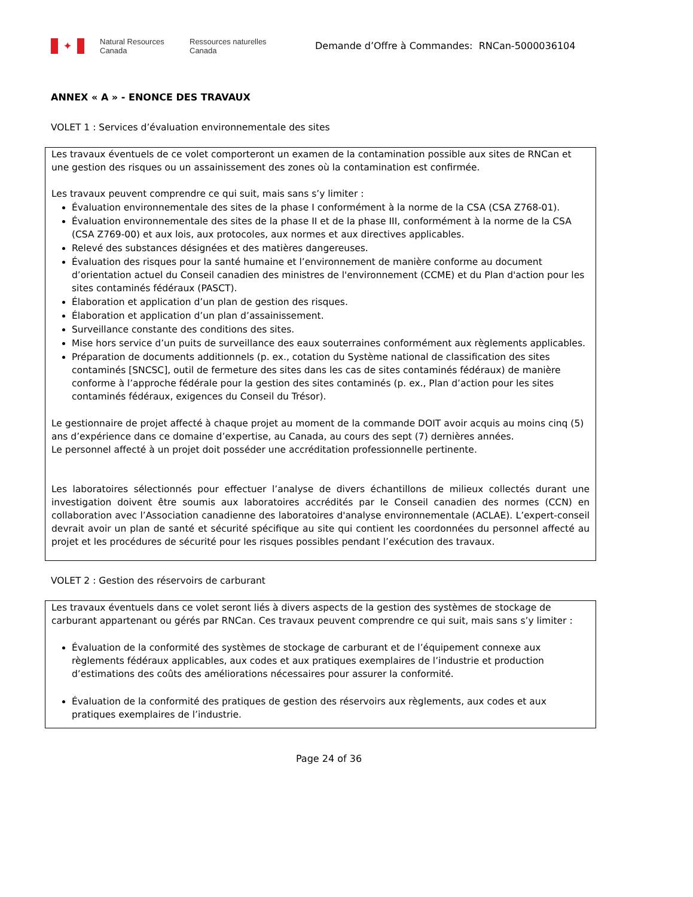✦
Natural Resources
Canada
Ressources naturelles
Canada
Demande d’Offre à Commandes: RNCan-5000036104
ANNEX « A » - ENONCE DES TRAVAUX
VOLET 1 : Services d’évaluation environnementale des sites
Les travaux éventuels de ce volet comporteront un examen de la contamination possible aux sites de RNCan et une gestion des risques ou un assainissement des zones où la contamination est confirmée.
Les travaux peuvent comprendre ce qui suit, mais sans s’y limiter :
Évaluation environnementale des sites de la phase I conformément à la norme de la CSA (CSA Z768-01).
Évaluation environnementale des sites de la phase II et de la phase III, conformément à la norme de la CSA (CSA Z769-00) et aux lois, aux protocoles, aux normes et aux directives applicables.
Relevé des substances désignées et des matières dangereuses.
Évaluation des risques pour la santé humaine et l’environnement de manière conforme au document d’orientation actuel du Conseil canadien des ministres de l'environnement (CCME) et du Plan d'action pour les sites contaminés fédéraux (PASCT).
Élaboration et application d’un plan de gestion des risques.
Élaboration et application d’un plan d’assainissement.
Surveillance constante des conditions des sites.
Mise hors service d’un puits de surveillance des eaux souterraines conformément aux règlements applicables.
Préparation de documents additionnels (p. ex., cotation du Système national de classification des sites contaminés [SNCSC], outil de fermeture des sites dans les cas de sites contaminés fédéraux) de manière conforme à l’approche fédérale pour la gestion des sites contaminés (p. ex., Plan d’action pour les sites contaminés fédéraux, exigences du Conseil du Trésor).
Le gestionnaire de projet affecté à chaque projet au moment de la commande DOIT avoir acquis au moins cinq (5) ans d’expérience dans ce domaine d’expertise, au Canada, au cours des sept (7) dernières années.
Le personnel affecté à un projet doit posséder une accréditation professionnelle pertinente.
Les laboratoires sélectionnés pour effectuer l’analyse de divers échantillons de milieux collectés durant une investigation doivent être soumis aux laboratoires accrédités par le Conseil canadien des normes (CCN) en collaboration avec l’Association canadienne des laboratoires d'analyse environnementale (ACLAE). L’expert-conseil devrait avoir un plan de santé et sécurité spécifique au site qui contient les coordonnées du personnel affecté au projet et les procédures de sécurité pour les risques possibles pendant l’exécution des travaux.
VOLET 2 : Gestion des réservoirs de carburant
Les travaux éventuels dans ce volet seront liés à divers aspects de la gestion des systèmes de stockage de carburant appartenant ou gérés par RNCan. Ces travaux peuvent comprendre ce qui suit, mais sans s’y limiter :
Évaluation de la conformité des systèmes de stockage de carburant et de l’équipement connexe aux règlements fédéraux applicables, aux codes et aux pratiques exemplaires de l’industrie et production d’estimations des coûts des améliorations nécessaires pour assurer la conformité.
Évaluation de la conformité des pratiques de gestion des réservoirs aux règlements, aux codes et aux pratiques exemplaires de l’industrie.
Page 24 of 36